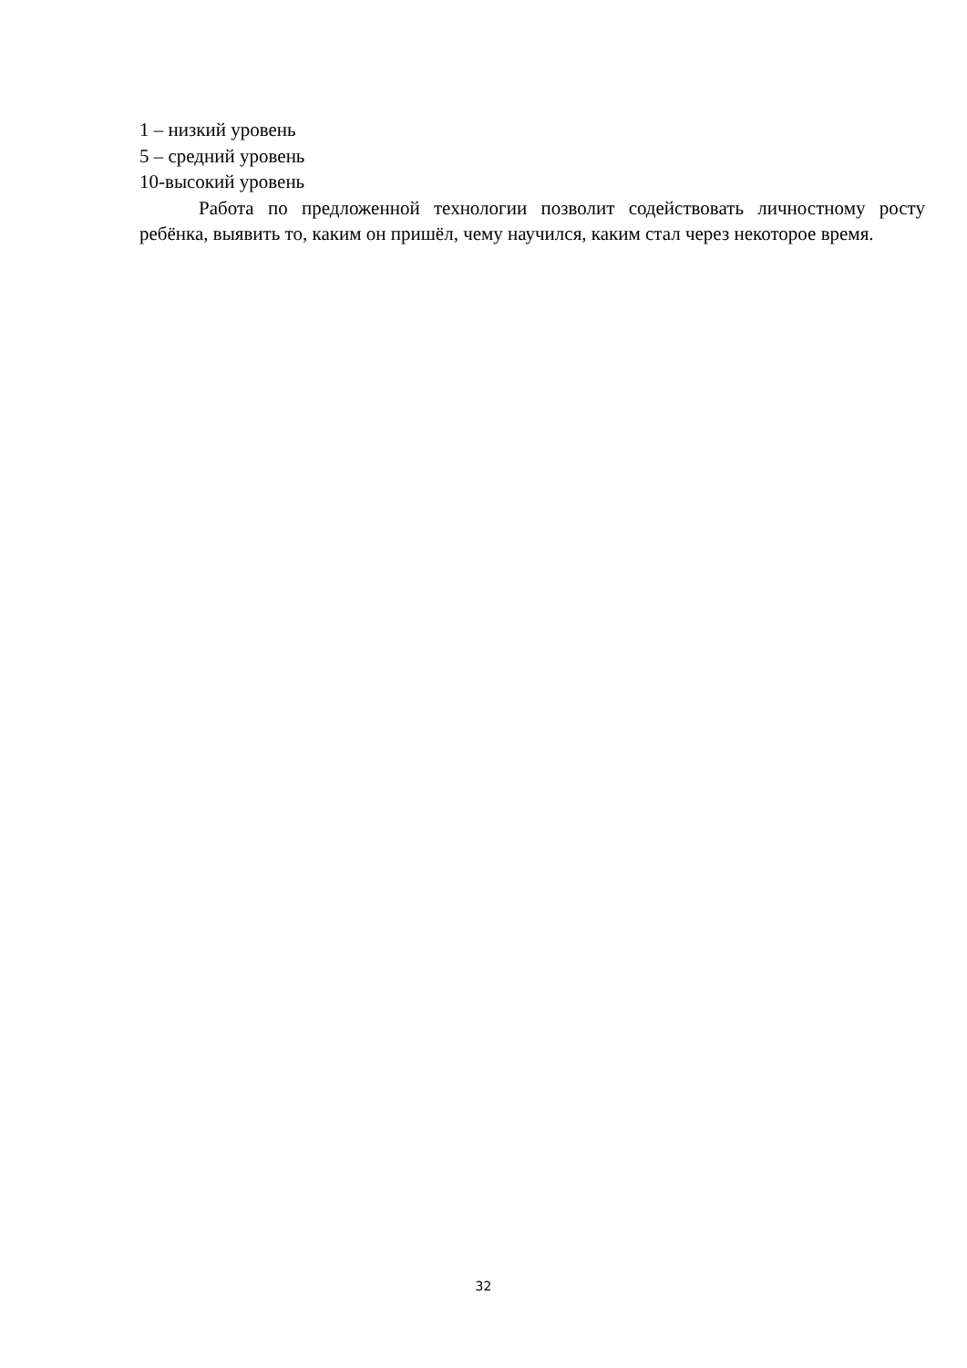1 – низкий уровень
5 – средний уровень
10-высокий уровень
Работа по предложенной технологии позволит содействовать личностному росту ребёнка, выявить то, каким он пришёл, чему научился, каким стал через некоторое время.
32